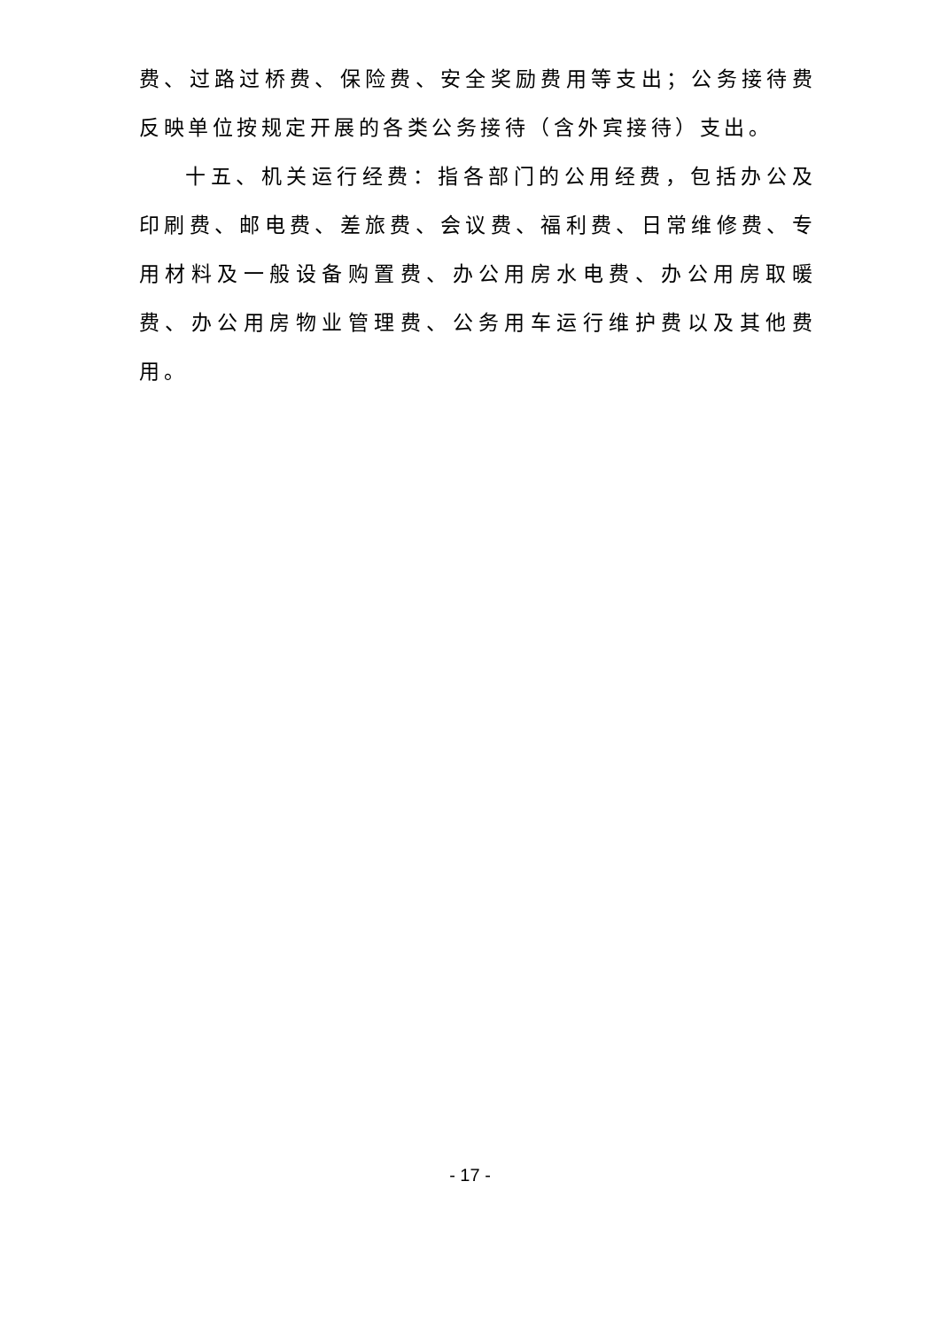费、过路过桥费、保险费、安全奖励费用等支出；公务接待费反映单位按规定开展的各类公务接待（含外宾接待）支出。
十五、机关运行经费：指各部门的公用经费，包括办公及印刷费、邮电费、差旅费、会议费、福利费、日常维修费、专用材料及一般设备购置费、办公用房水电费、办公用房取暖费、办公用房物业管理费、公务用车运行维护费以及其他费用。
- 17 -